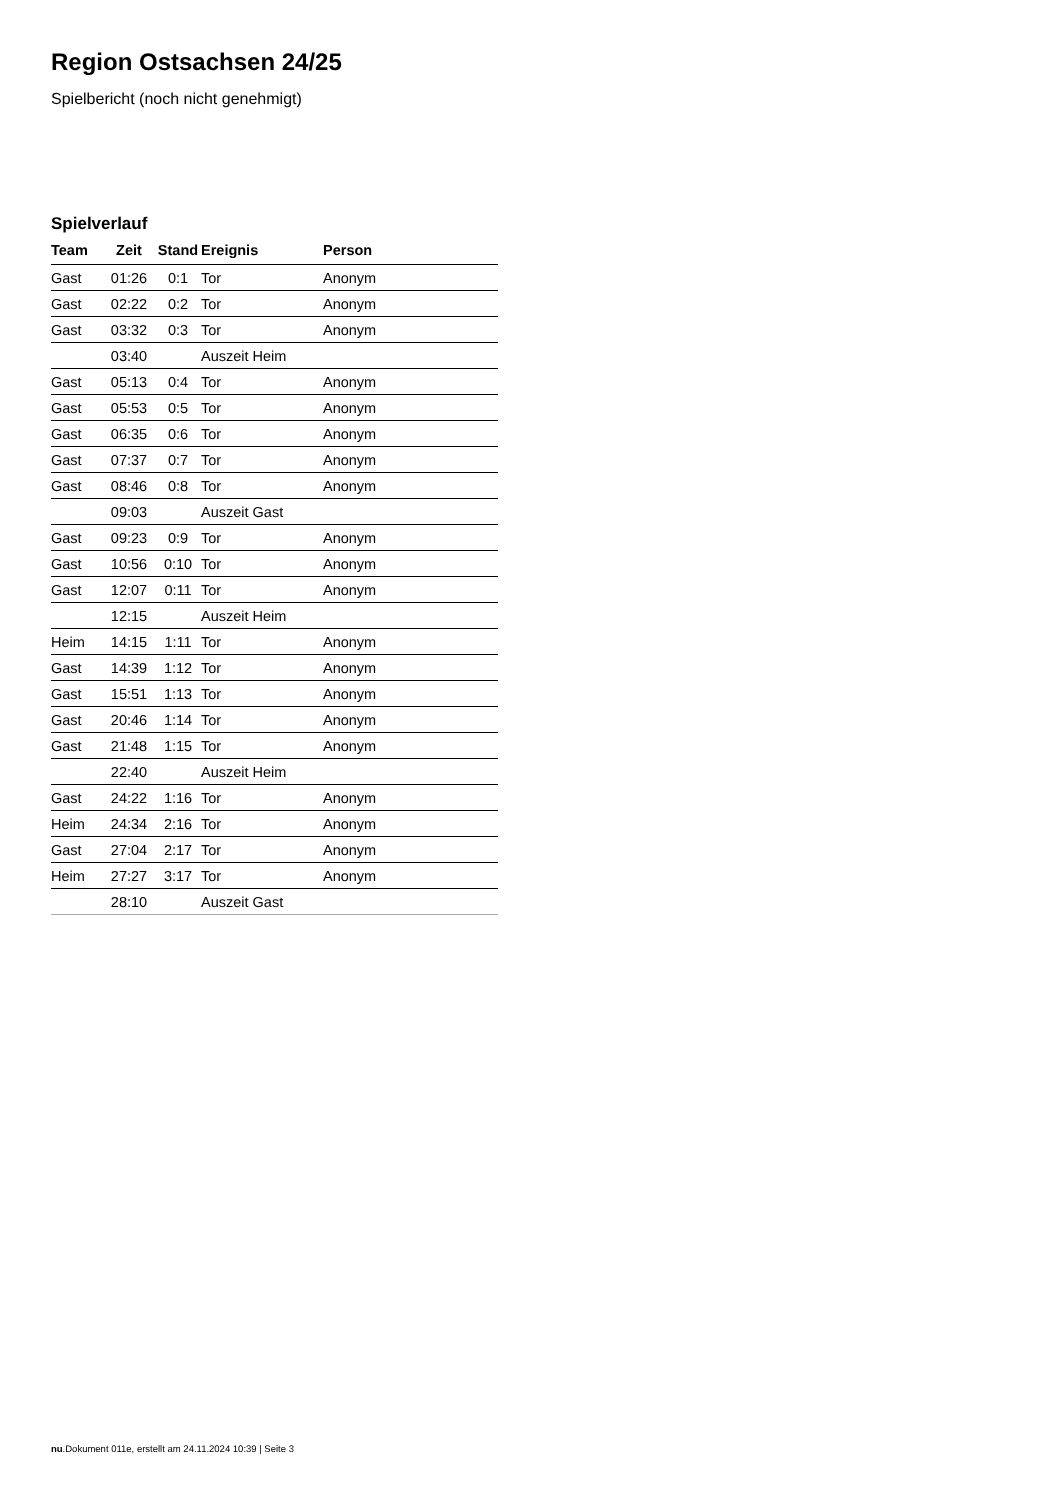Region Ostsachsen 24/25
Spielbericht (noch nicht genehmigt)
Spielverlauf
| Team | Zeit | Stand | Ereignis | Person |
| --- | --- | --- | --- | --- |
| Gast | 01:26 | 0:1 | Tor | Anonym |
| Gast | 02:22 | 0:2 | Tor | Anonym |
| Gast | 03:32 | 0:3 | Tor | Anonym |
| | 03:40 | | Auszeit Heim | |
| Gast | 05:13 | 0:4 | Tor | Anonym |
| Gast | 05:53 | 0:5 | Tor | Anonym |
| Gast | 06:35 | 0:6 | Tor | Anonym |
| Gast | 07:37 | 0:7 | Tor | Anonym |
| Gast | 08:46 | 0:8 | Tor | Anonym |
| | 09:03 | | Auszeit Gast | |
| Gast | 09:23 | 0:9 | Tor | Anonym |
| Gast | 10:56 | 0:10 | Tor | Anonym |
| Gast | 12:07 | 0:11 | Tor | Anonym |
| | 12:15 | | Auszeit Heim | |
| Heim | 14:15 | 1:11 | Tor | Anonym |
| Gast | 14:39 | 1:12 | Tor | Anonym |
| Gast | 15:51 | 1:13 | Tor | Anonym |
| Gast | 20:46 | 1:14 | Tor | Anonym |
| Gast | 21:48 | 1:15 | Tor | Anonym |
| | 22:40 | | Auszeit Heim | |
| Gast | 24:22 | 1:16 | Tor | Anonym |
| Heim | 24:34 | 2:16 | Tor | Anonym |
| Gast | 27:04 | 2:17 | Tor | Anonym |
| Heim | 27:27 | 3:17 | Tor | Anonym |
| | 28:10 | | Auszeit Gast | |
nu.Dokument 011e, erstellt am 24.11.2024 10:39 | Seite 3